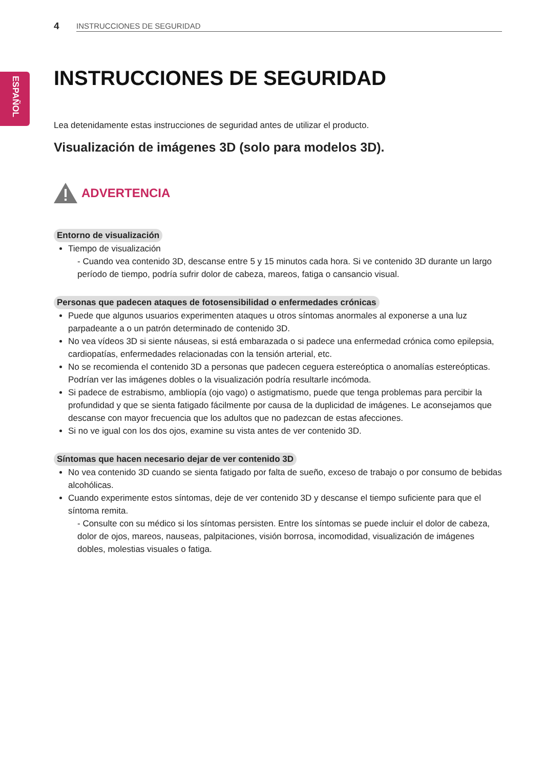ESPAÑOL
4 INSTRUCCIONES DE SEGURIDAD
INSTRUCCIONES DE SEGURIDAD
Lea detenidamente estas instrucciones de seguridad antes de utilizar el producto.
Visualización de imágenes 3D (solo para modelos 3D).
ADVERTENCIA
Entorno de visualización
Tiempo de visualización
- Cuando vea contenido 3D, descanse entre 5 y 15 minutos cada hora. Si ve contenido 3D durante un largo período de tiempo, podría sufrir dolor de cabeza, mareos, fatiga o cansancio visual.
Personas que padecen ataques de fotosensibilidad o enfermedades crónicas
Puede que algunos usuarios experimenten ataques u otros síntomas anormales al exponerse a una luz parpadeante a o un patrón determinado de contenido 3D.
No vea vídeos 3D si siente náuseas, si está embarazada o si padece una enfermedad crónica como epilepsia, cardiopatías, enfermedades relacionadas con la tensión arterial, etc.
No se recomienda el contenido 3D a personas que padecen ceguera estereóptica o anomalías estereópticas. Podrían ver las imágenes dobles o la visualización podría resultarle incómoda.
Si padece de estrabismo, ambliopía (ojo vago) o astigmatismo, puede que tenga problemas para percibir la profundidad y que se sienta fatigado fácilmente por causa de la duplicidad de imágenes. Le aconsejamos que descanse con mayor frecuencia que los adultos que no padezcan de estas afecciones.
Si no ve igual con los dos ojos, examine su vista antes de ver contenido 3D.
Síntomas que hacen necesario dejar de ver contenido 3D
No vea contenido 3D cuando se sienta fatigado por falta de sueño, exceso de trabajo o por consumo de bebidas alcohólicas.
Cuando experimente estos síntomas, deje de ver contenido 3D y descanse el tiempo suficiente para que el síntoma remita.
- Consulte con su médico si los síntomas persisten. Entre los síntomas se puede incluir el dolor de cabeza, dolor de ojos, mareos, nauseas, palpitaciones, visión borrosa, incomodidad, visualización de imágenes dobles, molestias visuales o fatiga.